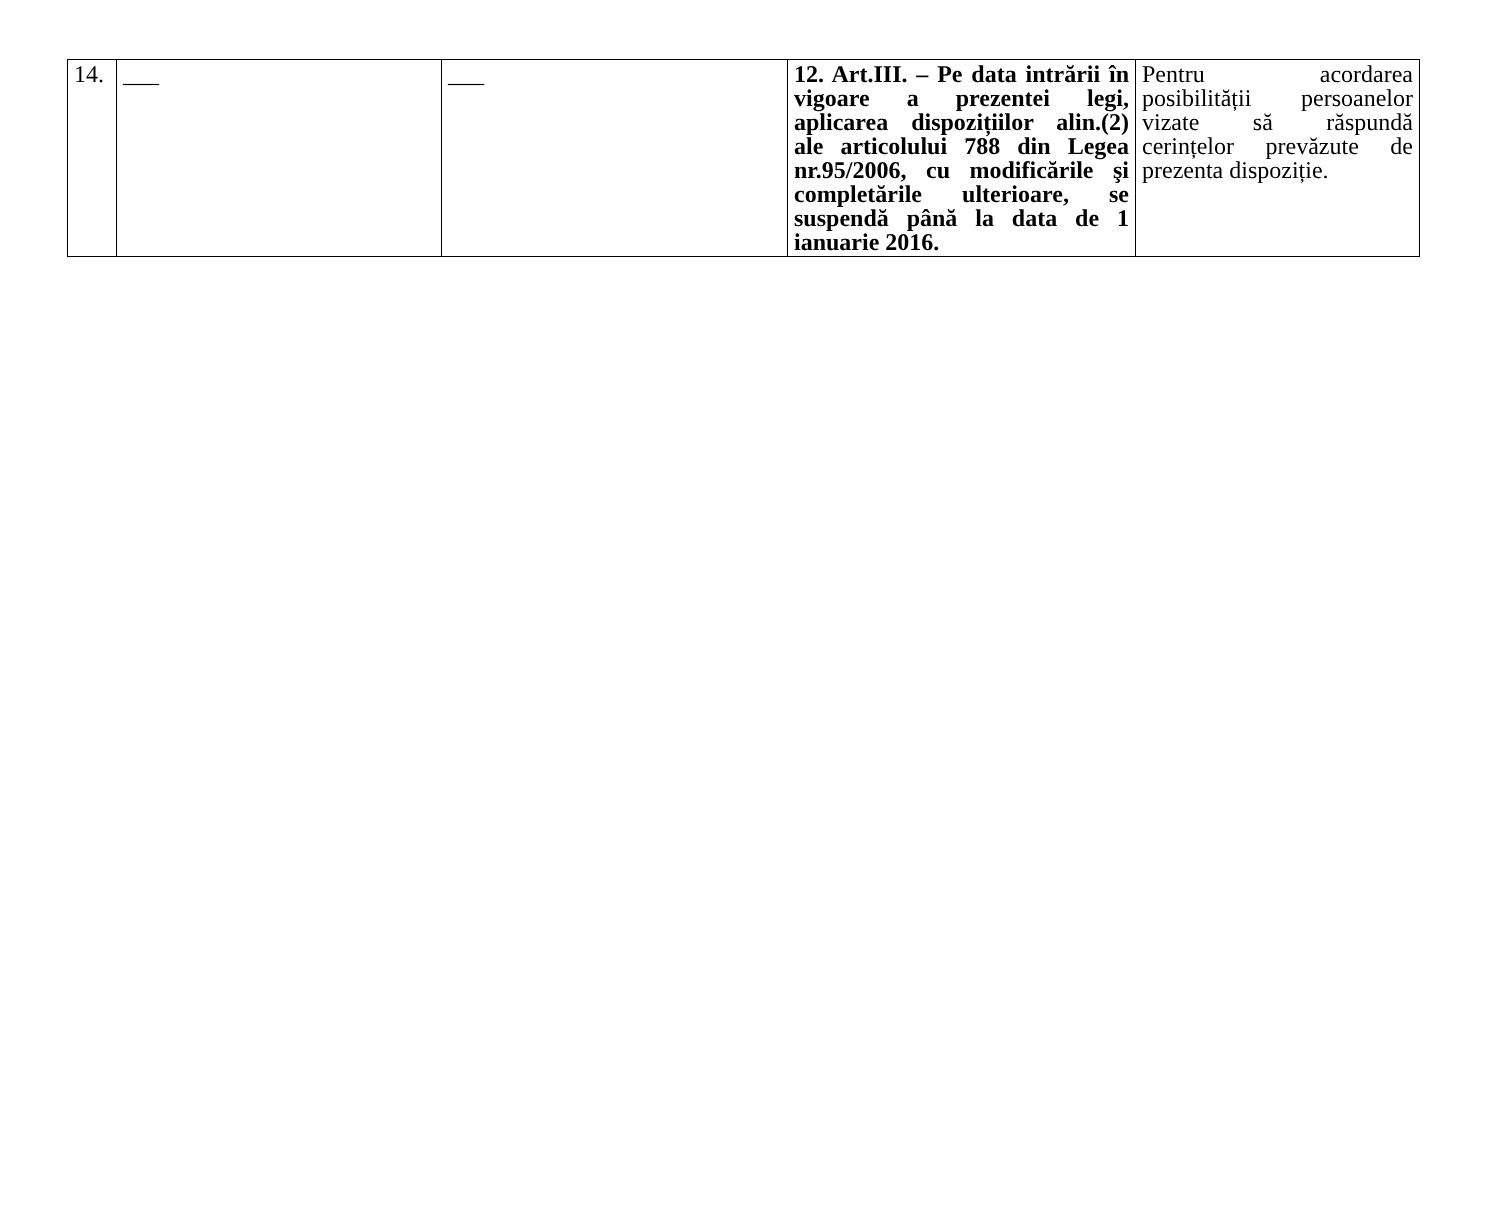| 14. | ___ | ___ | 12. Art.III. – Pe data intrării în vigoare a prezentei legi, aplicarea dispozițiilor alin.(2) ale articolului 788 din Legea nr.95/2006, cu modificările şi completările ulterioare, se suspendă până la data de 1 ianuarie 2016. | Pentru acordarea posibilității persoanelor vizate să răspundă cerințelor prevăzute de prezenta dispoziție. |